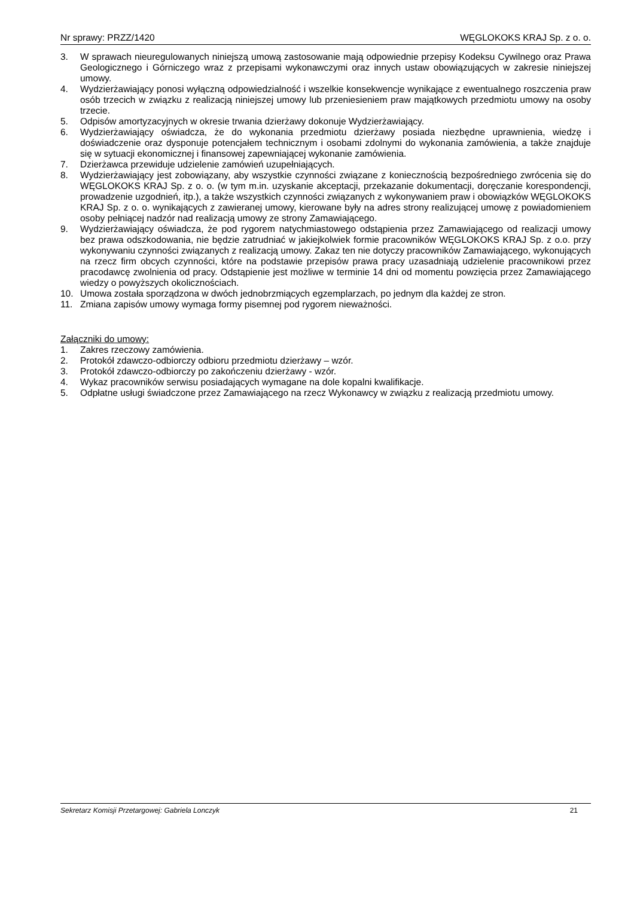Nr sprawy: PRZZ/1420 WĘGLOKOKS KRAJ Sp. z o. o.
3. W sprawach nieuregulowanych niniejszą umową zastosowanie mają odpowiednie przepisy Kodeksu Cywilnego oraz Prawa Geologicznego i Górniczego wraz z przepisami wykonawczymi oraz innych ustaw obowiązujących w zakresie niniejszej umowy.
4. Wydzierżawiający ponosi wyłączną odpowiedzialność i wszelkie konsekwencje wynikające z ewentualnego roszczenia praw osób trzecich w związku z realizacją niniejszej umowy lub przeniesieniem praw majątkowych przedmiotu umowy na osoby trzecie.
5. Odpisów amortyzacyjnych w okresie trwania dzierżawy dokonuje Wydzierżawiający.
6. Wydzierżawiający oświadcza, że do wykonania przedmiotu dzierżawy posiada niezbędne uprawnienia, wiedzę i doświadczenie oraz dysponuje potencjałem technicznym i osobami zdolnymi do wykonania zamówienia, a także znajduje się w sytuacji ekonomicznej i finansowej zapewniającej wykonanie zamówienia.
7. Dzierżawca przewiduje udzielenie zamówień uzupełniających.
8. Wydzierżawiający jest zobowiązany, aby wszystkie czynności związane z koniecznością bezpośredniego zwrócenia się do WĘGLOKOKS KRAJ Sp. z o. o. (w tym m.in. uzyskanie akceptacji, przekazanie dokumentacji, doręczanie korespondencji, prowadzenie uzgodnień, itp.), a także wszystkich czynności związanych z wykonywaniem praw i obowiązków WĘGLOKOKS KRAJ Sp. z o. o. wynikających z zawieranej umowy, kierowane były na adres strony realizującej umowę z powiadomieniem osoby pełniącej nadzór nad realizacją umowy ze strony Zamawiającego.
9. Wydzierżawiający oświadcza, że pod rygorem natychmiastowego odstąpienia przez Zamawiającego od realizacji umowy bez prawa odszkodowania, nie będzie zatrudniać w jakiejkolwiek formie pracowników WĘGLOKOKS KRAJ Sp. z o.o. przy wykonywaniu czynności związanych z realizacją umowy. Zakaz ten nie dotyczy pracowników Zamawiającego, wykonujących na rzecz firm obcych czynności, które na podstawie przepisów prawa pracy uzasadniają udzielenie pracownikowi przez pracodawcę zwolnienia od pracy. Odstąpienie jest możliwe w terminie 14 dni od momentu powzięcia przez Zamawiającego wiedzy o powyższych okolicznościach.
10. Umowa została sporządzona w dwóch jednobrzmiących egzemplarzach, po jednym dla każdej ze stron.
11. Zmiana zapisów umowy wymaga formy pisemnej pod rygorem nieważności.
Załączniki do umowy:
1. Zakres rzeczowy zamówienia.
2. Protokół zdawczo-odbiorczy odbioru przedmiotu dzierżawy – wzór.
3. Protokół zdawczo-odbiorczy po zakończeniu dzierżawy - wzór.
4. Wykaz pracowników serwisu posiadających wymagane na dole kopalni kwalifikacje.
5. Odpłatne usługi świadczone przez Zamawiającego na rzecz Wykonawcy w związku z realizacją przedmiotu umowy.
Sekretarz Komisji Przetargowej: Gabriela Lonczyk 21